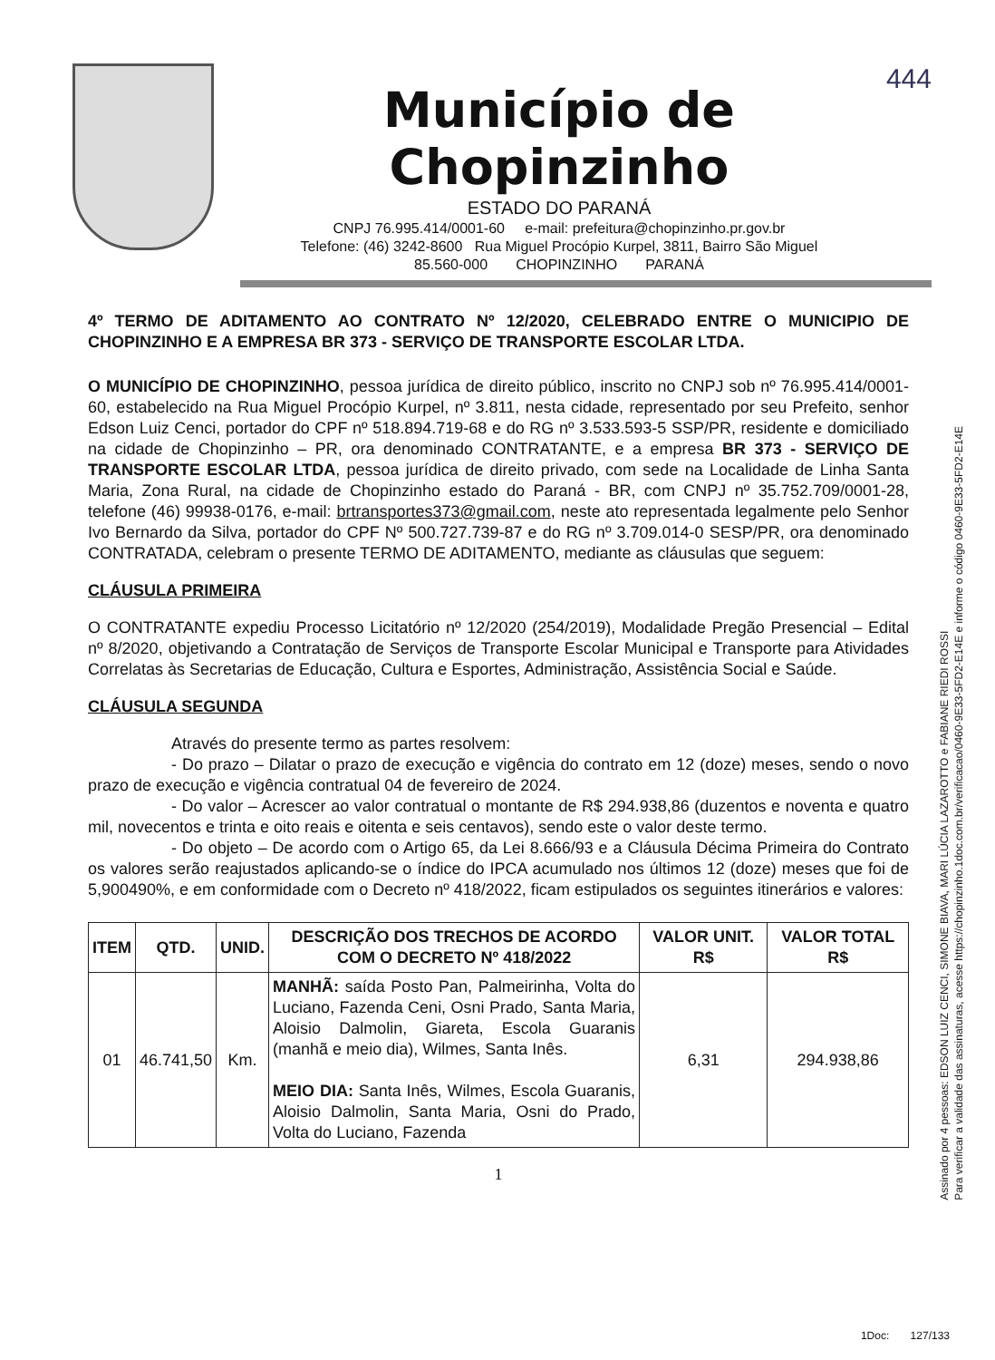Município de Chopinzinho
ESTADO DO PARANÁ
CNPJ 76.995.414/0001-60 e-mail: prefeitura@chopinzinho.pr.gov.br
Telefone: (46) 3242-8600 Rua Miguel Procópio Kurpel, 3811, Bairro São Miguel
85.560-000 CHOPINZINHO PARANÁ
444
4º TERMO DE ADITAMENTO AO CONTRATO Nº 12/2020, CELEBRADO ENTRE O MUNICIPIO DE CHOPINZINHO E A EMPRESA BR 373 - SERVIÇO DE TRANSPORTE ESCOLAR LTDA.
O MUNICÍPIO DE CHOPINZINHO, pessoa jurídica de direito público, inscrito no CNPJ sob nº 76.995.414/0001-60, estabelecido na Rua Miguel Procópio Kurpel, nº 3.811, nesta cidade, representado por seu Prefeito, senhor Edson Luiz Cenci, portador do CPF nº 518.894.719-68 e do RG nº 3.533.593-5 SSP/PR, residente e domiciliado na cidade de Chopinzinho – PR, ora denominado CONTRATANTE, e a empresa BR 373 - SERVIÇO DE TRANSPORTE ESCOLAR LTDA, pessoa jurídica de direito privado, com sede na Localidade de Linha Santa Maria, Zona Rural, na cidade de Chopinzinho estado do Paraná - BR, com CNPJ nº 35.752.709/0001-28, telefone (46) 99938-0176, e-mail: brtransportes373@gmail.com, neste ato representada legalmente pelo Senhor Ivo Bernardo da Silva, portador do CPF Nº 500.727.739-87 e do RG nº 3.709.014-0 SESP/PR, ora denominado CONTRATADA, celebram o presente TERMO DE ADITAMENTO, mediante as cláusulas que seguem:
CLÁUSULA PRIMEIRA
O CONTRATANTE expediu Processo Licitatório nº 12/2020 (254/2019), Modalidade Pregão Presencial – Edital nº 8/2020, objetivando a Contratação de Serviços de Transporte Escolar Municipal e Transporte para Atividades Correlatas às Secretarias de Educação, Cultura e Esportes, Administração, Assistência Social e Saúde.
CLÁUSULA SEGUNDA
Através do presente termo as partes resolvem:
- Do prazo – Dilatar o prazo de execução e vigência do contrato em 12 (doze) meses, sendo o novo prazo de execução e vigência contratual 04 de fevereiro de 2024.
- Do valor – Acrescer ao valor contratual o montante de R$ 294.938,86 (duzentos e noventa e quatro mil, novecentos e trinta e oito reais e oitenta e seis centavos), sendo este o valor deste termo.
- Do objeto – De acordo com o Artigo 65, da Lei 8.666/93 e a Cláusula Décima Primeira do Contrato os valores serão reajustados aplicando-se o índice do IPCA acumulado nos últimos 12 (doze) meses que foi de 5,900490%, e em conformidade com o Decreto nº 418/2022, ficam estipulados os seguintes itinerários e valores:
| ITEM | QTD. | UNID. | DESCRIÇÃO DOS TRECHOS DE ACORDO COM O DECRETO Nº 418/2022 | VALOR UNIT. R$ | VALOR TOTAL R$ |
| --- | --- | --- | --- | --- | --- |
| 01 | 46.741,50 | Km. | MANHÃ: saída Posto Pan, Palmeirinha, Volta do Luciano, Fazenda Ceni, Osni Prado, Santa Maria, Aloisio Dalmolin, Giareta, Escola Guaranis (manhã e meio dia), Wilmes, Santa Inês. MEIO DIA: Santa Inês, Wilmes, Escola Guaranis, Aloisio Dalmolin, Santa Maria, Osni do Prado, Volta do Luciano, Fazenda | 6,31 | 294.938,86 |
1
Assinado por 4 pessoas: EDSON LUIZ CENCI, SIMONE BIAVA, MARI LÚCIA LAZAROTTO e FABIANE RIEDI ROSSI
Para verificar a validade das assinaturas, acesse https://chopinzinho.1doc.com.br/verificacao/0460-9E33-5FD2-E14E e informe o código 0460-9E33-5FD2-E14E
1Doc: 127/133